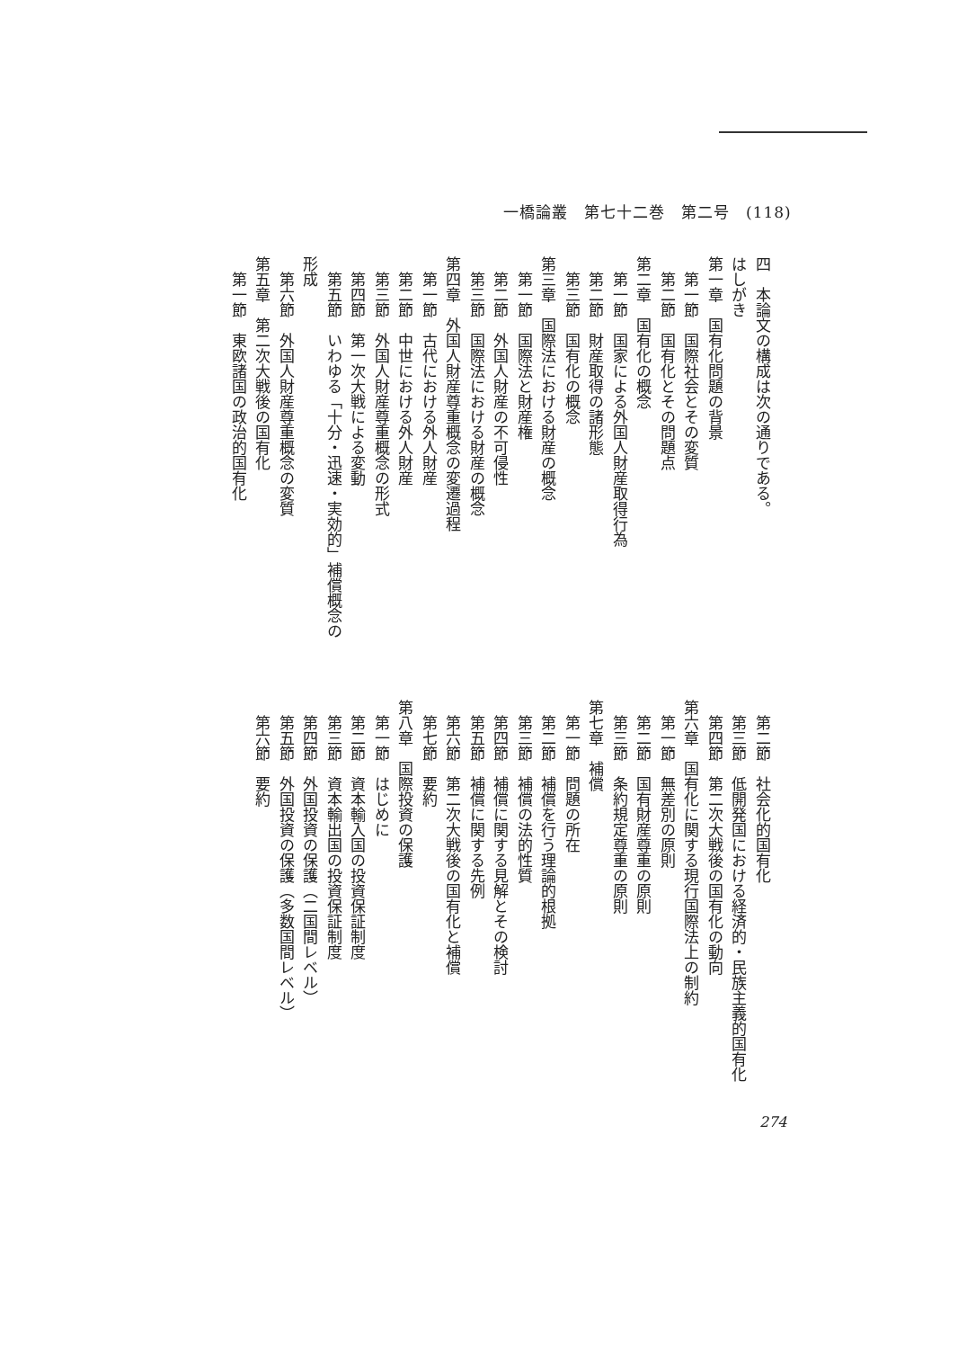一橋論叢　第七十二巻　第二号　(118)
四　本論文の構成は次の通りである。
はしがき
第一章　国有化問題の背景
　第一節　国際社会とその変質
　第二節　国有化とその問題点
第二章　国有化の概念
　第一節　国家による外国人財産取得行為
　第二節　財産取得の諸形態
　第三節　国有化の概念
第三章　国際法における財産の概念
　第一節　国際法と財産権
　第二節　外国人財産の不可侵性
　第三節　国際法における財産の概念
第四章　外国人財産尊重概念の変遷過程
　第一節　古代における外人財産
　第二節　中世における外人財産
　第三節　外国人財産尊重概念の形式
　第四節　第一次大戦による変動
　第五節　いわゆる「十分・迅速・実効的」補償概念の形成
　第六節　外国人財産尊重概念の変質
第五章　第二次大戦後の国有化
　第一節　東欧諸国の政治的国有化
　第二節　社会化的国有化
　第三節　低開発国における経済的・民族主義的国有化
　第四節　第二次大戦後の国有化の動向
第六章　国有化に関する現行国際法上の制約
　第一節　無差別の原則
　第二節　国有財産尊重の原則
　第三節　条約規定尊重の原則
第七章　補償
　第一節　問題の所在
　第二節　補償を行う理論的根拠
　第三節　補償の法的性質
　第四節　補償に関する見解とその検討
　第五節　補償に関する先例
　第六節　第二次大戦後の国有化と補償
　第七節　要約
第八章　国際投資の保護
　第一節　はじめに
　第二節　資本輸入国の投資保証制度
　第三節　資本輸出国の投資保証制度
　第四節　外国投資の保護（二国間レベル）
　第五節　外国投資の保護（多数国間レベル）
　第六節　要約
274